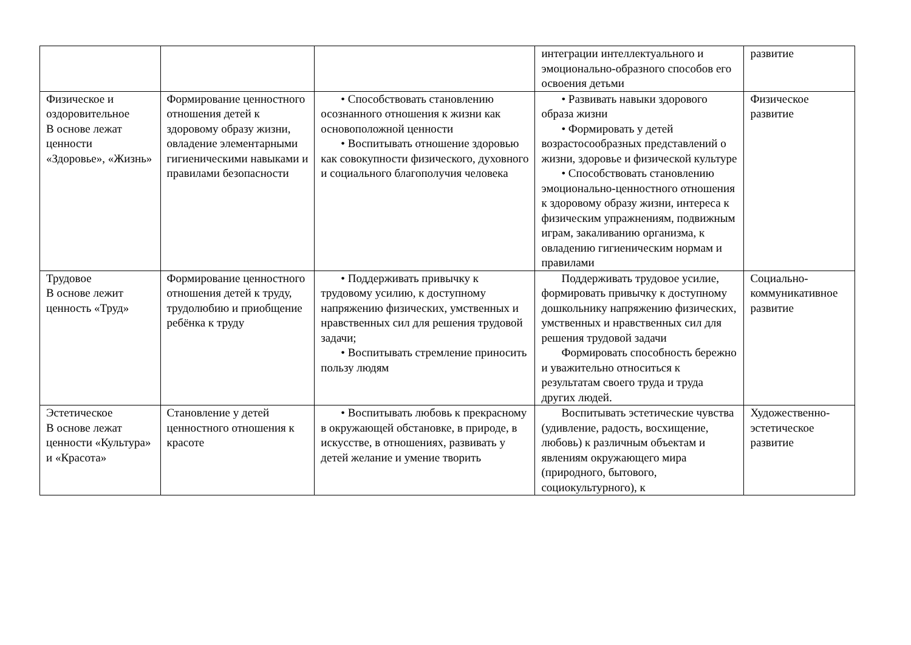| | | | интеграции интеллектуального и эмоционально-образного способов его освоения детьми | развитие |
| Физическое и оздоровительное В основе лежат ценности «Здоровье», «Жизнь» | Формирование ценностного отношения детей к здоровому образу жизни, овладение элементарными гигиеническими навыками и правилами безопасности | • Способствовать становлению осознанного отношения к жизни как основоположной ценности • Воспитывать отношение здоровью как совокупности физического, духовного и социального благополучия человека | • Развивать навыки здорового образа жизни • Формировать у детей возрастосообразных представлений о жизни, здоровье и физической культуре • Способствовать становлению эмоционально-ценностного отношения к здоровому образу жизни, интереса к физическим упражнениям, подвижным играм, закаливанию организма, к овладению гигиеническим нормам и правилами | Физическое развитие |
| Трудовое В основе лежит ценность «Труд» | Формирование ценностного отношения детей к труду, трудолюбию и приобщение ребёнка к труду | • Поддерживать привычку к трудовому усилию, к доступному напряжению физических, умственных и нравственных сил для решения трудовой задачи; • Воспитывать стремление приносить пользу людям | Поддерживать трудовое усилие, формировать привычку к доступному дошкольнику напряжению физических, умственных и нравственных сил для решения трудовой задачи Формировать способность бережно и уважительно относиться к результатам своего труда и труда других людей. | Социально-коммуникативное развитие |
| Эстетическое В основе лежат ценности «Культура» и «Красота» | Становление у детей ценностного отношения к красоте | • Воспитывать любовь к прекрасному в окружающей обстановке, в природе, в искусстве, в отношениях, развивать у детей желание и умение творить | Воспитывать эстетические чувства (удивление, радость, восхищение, любовь) к различным объектам и явлениям окружающего мира (природного, бытового, социокультурного), к | Художественно-эстетическое развитие |